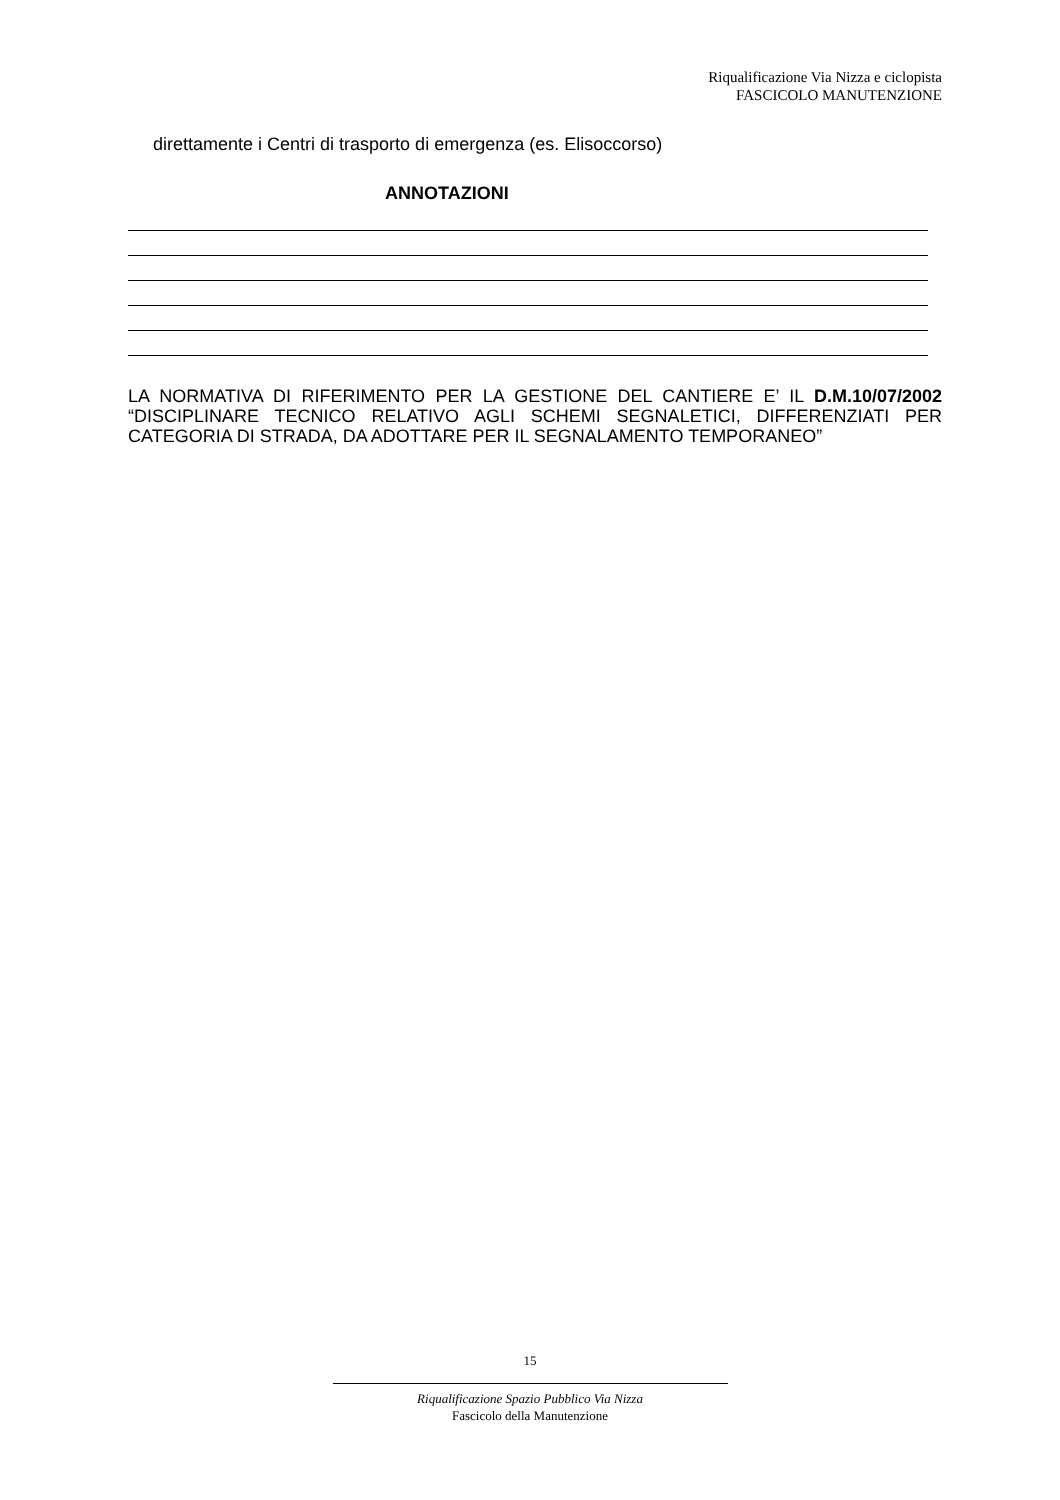Riqualificazione Via Nizza e ciclopista
FASCICOLO MANUTENZIONE
direttamente i Centri di trasporto di emergenza (es. Elisoccorso)
ANNOTAZIONI
LA NORMATIVA DI RIFERIMENTO PER LA GESTIONE DEL CANTIERE E’ IL D.M.10/07/2002 “DISCIPLINARE TECNICO RELATIVO AGLI SCHEMI SEGNALETICI, DIFFERENZIATI PER CATEGORIA DI STRADA, DA ADOTTARE PER IL SEGNALAMENTO TEMPORANEO”
15
Riqualificazione Spazio Pubblico Via Nizza
Fascicolo della Manutenzione